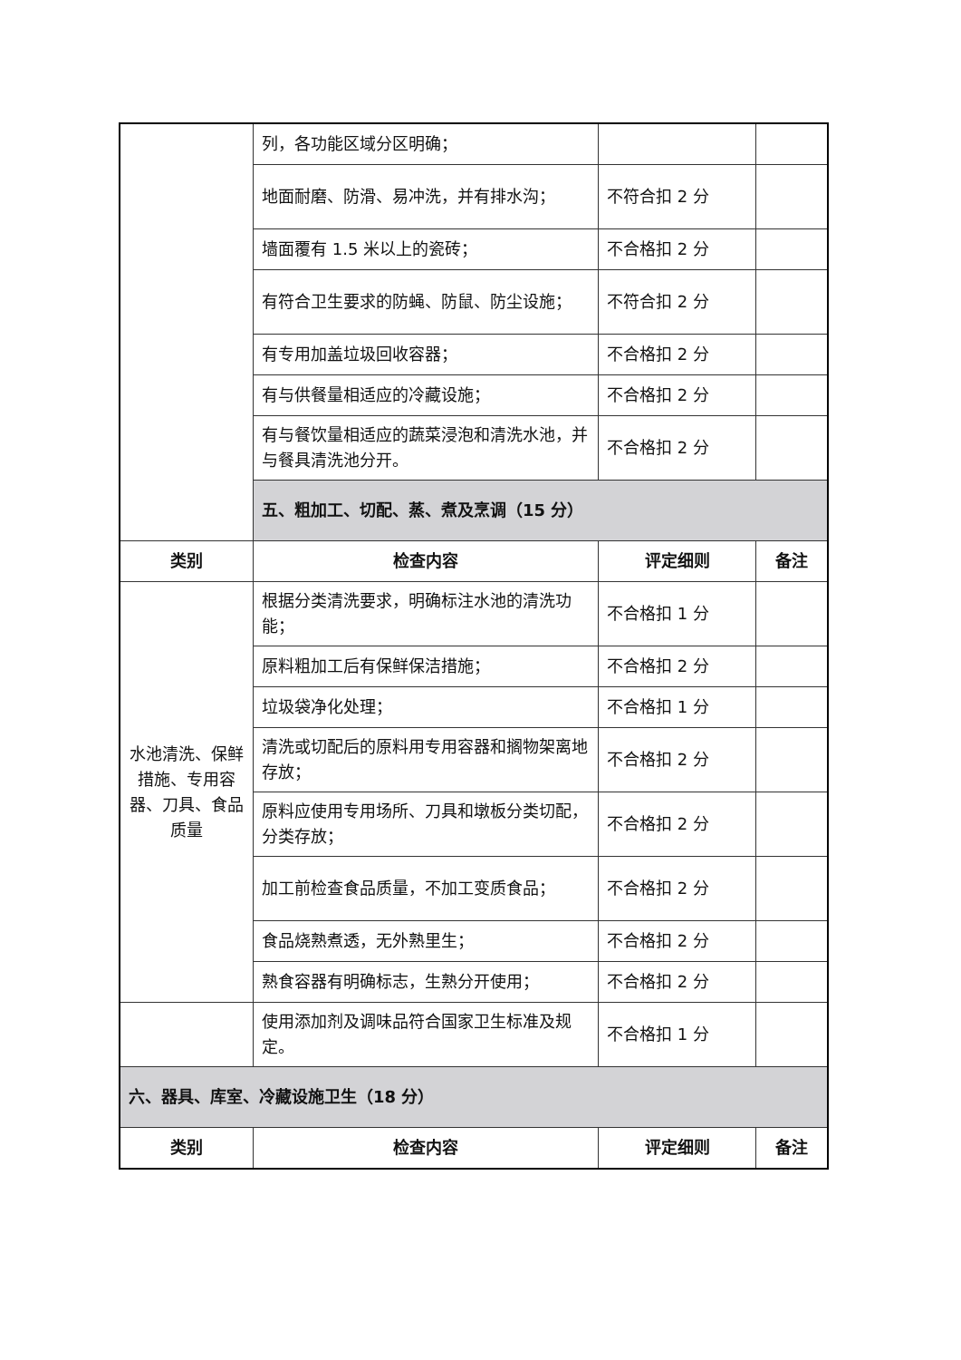| | 列，各功能区域分区明确； | | |
| | 地面耐磨、防滑、易冲洗，并有排水沟； | 不符合扣 2 分 | |
| | 墙面覆有 1.5 米以上的瓷砖； | 不合格扣 2 分 | |
| | 有符合卫生要求的防蝇、防鼠、防尘设施； | 不符合扣 2 分 | |
| | 有专用加盖垃圾回收容器； | 不合格扣 2 分 | |
| | 有与供餐量相适应的冷藏设施； | 不合格扣 2 分 | |
| | 有与餐饮量相适应的蔬菜浸泡和清洗水池，并与餐具清洗池分开。 | 不合格扣 2 分 | |
| | 五、粗加工、切配、蒸、煮及烹调（15 分） | | |
| 类别 | 检查内容 | 评定细则 | 备注 |
| 水池清洗、保鲜措施、专用容器、刀具、食品质量 | 根据分类清洗要求，明确标注水池的清洗功能； | 不合格扣 1 分 | |
| | 原料粗加工后有保鲜保洁措施； | 不合格扣 2 分 | |
| | 垃圾袋净化处理； | 不合格扣 1 分 | |
| | 清洗或切配后的原料用专用容器和搁物架离地存放； | 不合格扣 2 分 | |
| | 原料应使用专用场所、刀具和墩板分类切配，分类存放； | 不合格扣 2 分 | |
| | 加工前检查食品质量，不加工变质食品； | 不合格扣 2 分 | |
| | 食品烧熟煮透，无外熟里生； | 不合格扣 2 分 | |
| | 熟食容器有明确标志，生熟分开使用； | 不合格扣 2 分 | |
| | 使用添加剂及调味品符合国家卫生标准及规定。 | 不合格扣 1 分 | |
| 六、器具、库室、冷藏设施卫生（18 分） | | | |
| 类别 | 检查内容 | 评定细则 | 备注 |